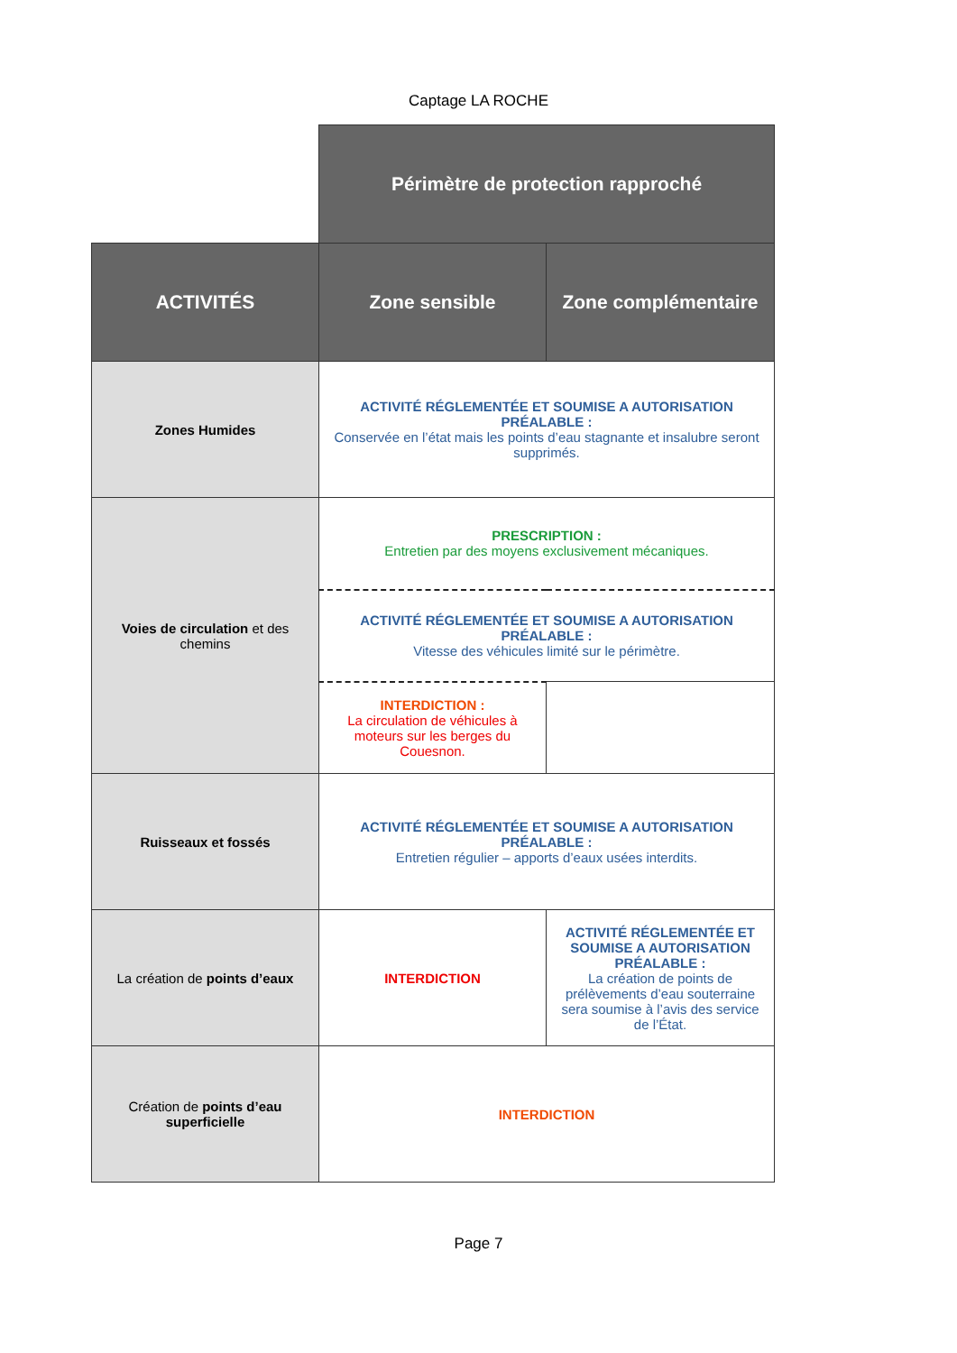Captage LA ROCHE
| | Périmètre de protection rapproché | |
| ACTIVITÉS | Zone sensible | Zone complémentaire |
| Zones Humides | ACTIVITÉ RÉGLEMENTÉE ET SOUMISE A AUTORISATION PRÉALABLE : Conservée en l’état mais les points d’eau stagnante et insalubre seront supprimés. | |
| Voies de circulation et des chemins | PRESCRIPTION : Entretien par des moyens exclusivement mécaniques. | |
| | ACTIVITÉ RÉGLEMENTÉE ET SOUMISE A AUTORISATION PRÉALABLE : Vitesse des véhicules limité sur le périmètre. | |
| | INTERDICTION : La circulation de véhicules à moteurs sur les berges du Couesnon. | |
| Ruisseaux et fossés | ACTIVITÉ RÉGLEMENTÉE ET SOUMISE A AUTORISATION PRÉALABLE : Entretien régulier – apports d’eaux usées interdits. | |
| La création de points d’eaux | INTERDICTION | ACTIVITÉ RÉGLEMENTÉE ET SOUMISE A AUTORISATION PRÉALABLE : La création de points de prélèvements d’eau souterraine sera soumise à l’avis des service de l’État. |
| Création de points d’eau superficielle | INTERDICTION | |
Page 7